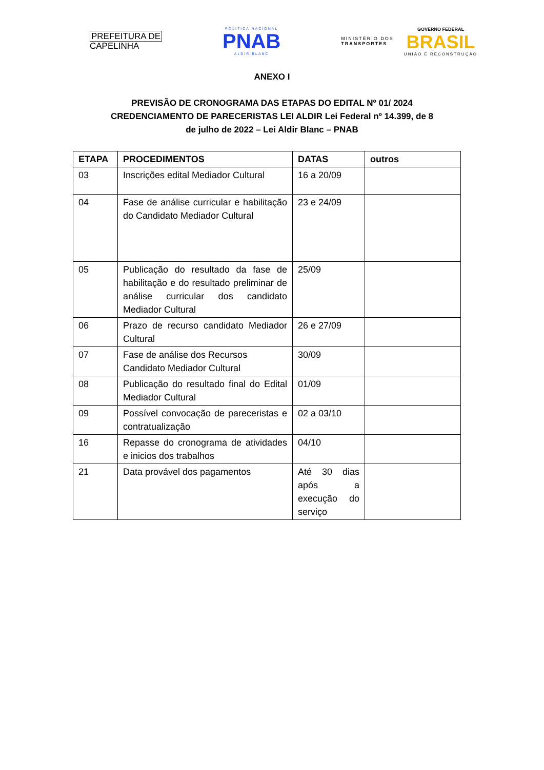PREFEITURA DE
CAPELINHA
POLÍTICA NACIONAL
PNAB
ALDIR BLANC
MINISTÉRIO DOS
TRANSPORTES
GOVERNO FEDERAL
BRASIL
UNIÃO E RECONSTRUÇÃO
ANEXO I
PREVISÃO DE CRONOGRAMA DAS ETAPAS DO EDITAL Nº 01/ 2024
CREDENCIAMENTO DE PARECERISTAS LEI ALDIR Lei Federal nº 14.399, de 8
de julho de 2022 – Lei Aldir Blanc – PNAB
| ETAPA | PROCEDIMENTOS | DATAS | outros |
| --- | --- | --- | --- |
| 03 | Inscrições edital Mediador Cultural | 16 a 20/09 | |
| 04 | Fase de análise curricular e habilitação do Candidato Mediador Cultural | 23 e 24/09 | |
| 05 | Publicação do resultado da fase de habilitação e do resultado preliminar de análise curricular dos candidato Mediador Cultural | 25/09 | |
| 06 | Prazo de recurso candidato Mediador Cultural | 26 e 27/09 | |
| 07 | Fase de análise dos Recursos Candidato Mediador Cultural | 30/09 | |
| 08 | Publicação do resultado final do Edital Mediador Cultural | 01/09 | |
| 09 | Possível convocação de pareceristas e contratualização | 02 a 03/10 | |
| 16 | Repasse do cronograma de atividades e inicios dos trabalhos | 04/10 | |
| 21 | Data provável dos pagamentos | Até 30 dias após a execução do serviço | |